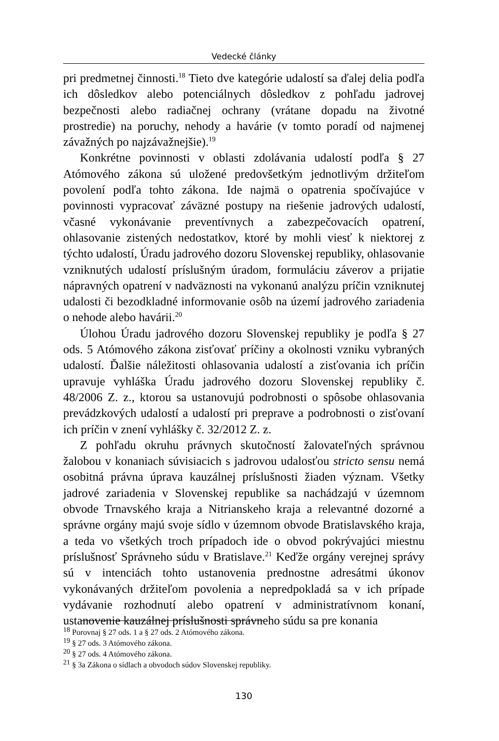Vedecké články
pri predmetnej činnosti.<sup>18</sup> Tieto dve kategórie udalostí sa ďalej delia podľa ich dôsledkov alebo potenciálnych dôsledkov z pohľadu jadrovej bezpečnosti alebo radiačnej ochrany (vrátane dopadu na životné prostredie) na poruchy, nehody a havárie (v tomto poradí od najmenej závažných po najzávažnejšie).<sup>19</sup>
Konkrétne povinnosti v oblasti zdolávania udalostí podľa § 27 Atómového zákona sú uložené predovšetkým jednotlivým držiteľom povolení podľa tohto zákona. Ide najmä o opatrenia spočívajúce v povinnosti vypracovať záväzné postupy na riešenie jadrových udalostí, včasné vykonávanie preventívnych a zabezpečovacích opatrení, ohlasovanie zistených nedostatkov, ktoré by mohli viesť k niektorej z týchto udalostí, Úradu jadrového dozoru Slovenskej republiky, ohlasovanie vzniknutých udalostí príslušným úradom, formuláciu záverov a prijatie nápravných opatrení v nadväznosti na vykonanú analýzu príčin vzniknutej udalosti či bezodkladné informovanie osôb na území jadrového zariadenia o nehode alebo havárii.<sup>20</sup>
Úlohou Úradu jadrového dozoru Slovenskej republiky je podľa § 27 ods. 5 Atómového zákona zisťovať príčiny a okolnosti vzniku vybraných udalostí. Ďalšie náležitosti ohlasovania udalostí a zisťovania ich príčin upravuje vyhláška Úradu jadrového dozoru Slovenskej republiky č. 48/2006 Z. z., ktorou sa ustanovujú podrobnosti o spôsobe ohlasovania prevádzkových udalostí a udalostí pri preprave a podrobnosti o zisťovaní ich príčin v znení vyhlášky č. 32/2012 Z. z.
Z pohľadu okruhu právnych skutočností žalovateľných správnou žalobou v konaniach súvisiacich s jadrovou udalosťou stricto sensu nemá osobitná právna úprava kauzálnej príslušnosti žiaden význam. Všetky jadrové zariadenia v Slovenskej republike sa nachádzajú v územnom obvode Trnavského kraja a Nitrianskeho kraja a relevantné dozorné a správne orgány majú svoje sídlo v územnom obvode Bratislavského kraja, a teda vo všetkých troch prípadoch ide o obvod pokrývajúci miestnu príslušnosť Správneho súdu v Bratislave.<sup>21</sup> Keďže orgány verejnej správy sú v intenciách tohto ustanovenia prednostne adresátmi úkonov vykonávaných držiteľom povolenia a nepredpokladá sa v ich prípade vydávanie rozhodnutí alebo opatrení v administratívnom konaní, ustanovenie kauzálnej príslušnosti správneho súdu sa pre konania
<sup>18</sup> Porovnaj § 27 ods. 1 a § 27 ods. 2 Atómového zákona.
<sup>19</sup> § 27 ods. 3 Atómového zákona.
<sup>20</sup> § 27 ods. 4 Atómového zákona.
<sup>21</sup> § 3a Zákona o sídlach a obvodoch súdov Slovenskej republiky.
130